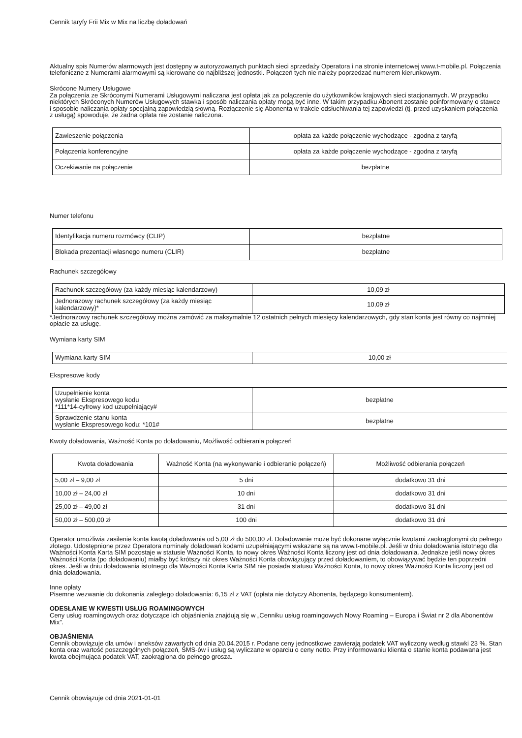Cennik taryfy Frii Mix w Mix na liczbę doładowań
Aktualny spis Numerów alarmowych jest dostępny w autoryzowanych punktach sieci sprzedaży Operatora i na stronie internetowej www.t-mobile.pl. Połączenia telefoniczne z Numerami alarmowymi są kierowane do najbliższej jednostki. Połączeń tych nie należy poprzedzać numerem kierunkowym.
Skrócone Numery Usługowe
Za połączenia ze Skróconymi Numerami Usługowymi naliczana jest opłata jak za połączenie do użytkowników krajowych sieci stacjonarnych. W przypadku niektórych Skróconych Numerów Usługowych stawka i sposób naliczania opłaty mogą być inne. W takim przypadku Abonent zostanie poinformowany o stawce i sposobie naliczania opłaty specjalną zapowiedzią słowną. Rozłączenie się Abonenta w trakcie odsłuchiwania tej zapowiedzi (tj. przed uzyskaniem połączenia z usługą) spowoduje, że żadna opłata nie zostanie naliczona.
| Zawieszenie połączenia | opłata za każde połączenie wychodzące - zgodna z taryfą |
| Połączenia konferencyjne | opłata za każde połączenie wychodzące - zgodna z taryfą |
| Oczekiwanie na połączenie | bezpłatne |
Numer telefonu
| Identyfikacja numeru rozmówcy (CLIP) | bezpłatne |
| Blokada prezentacji własnego numeru (CLIR) | bezpłatne |
Rachunek szczegółowy
| Rachunek szczegółowy (za każdy miesiąc kalendarzowy) | 10,09 zł |
| Jednorazowy rachunek szczegółowy (za każdy miesiąc kalendarzowy)* | 10,09 zł |
*Jednorazowy rachunek szczegółowy można zamówić za maksymalnie 12 ostatnich pełnych miesięcy kalendarzowych, gdy stan konta jest równy co najmniej opłacie za usługę.
Wymiana karty SIM
| Wymiana karty SIM | 10,00 zł |
Ekspresowe kody
| Uzupełnienie konta wysłanie Ekspresowego kodu *111*14-cyfrowy kod uzupełniający# | bezpłatne |
| Sprawdzenie stanu konta wysłanie Ekspresowego kodu: *101# | bezpłatne |
Kwoty doładowania, Ważność Konta po doładowaniu, Możliwość odbierania połączeń
| Kwota doładowania | Ważność Konta (na wykonywanie i odbieranie połączeń) | Możliwość odbierania połączeń |
| --- | --- | --- |
| 5,00 zł – 9,00 zł | 5 dni | dodatkowo 31 dni |
| 10,00 zł – 24,00 zł | 10 dni | dodatkowo 31 dni |
| 25,00 zł – 49,00 zł | 31 dni | dodatkowo 31 dni |
| 50,00 zł – 500,00 zł | 100 dni | dodatkowo 31 dni |
Operator umożliwia zasilenie konta kwotą doładowania od 5,00 zł do 500,00 zł. Doładowanie może być dokonane wyłącznie kwotami zaokrąglonymi do pełnego złotego. Udostępnione przez Operatora nominały doładowań kodami uzupełniającymi wskazane są na www.t-mobile.pl. Jeśli w dniu doładowania istotnego dla Ważności Konta Karta SIM pozostaje w statusie Ważności Konta, to nowy okres Ważności Konta liczony jest od dnia doładowania. Jednakże jeśli nowy okres Ważności Konta (po doładowaniu) miałby być krótszy niż okres Ważności Konta obowiązujący przed doładowaniem, to obowiązywać będzie ten poprzedni okres. Jeśli w dniu doładowania istotnego dla Ważności Konta Karta SIM nie posiada statusu Ważności Konta, to nowy okres Ważności Konta liczony jest od dnia doładowania.
Inne opłaty
Pisemne wezwanie do dokonania zaległego doładowania: 6,15 zł z VAT (opłata nie dotyczy Abonenta, będącego konsumentem).
ODESŁANIE W KWESTII USŁUG ROAMINGOWYCH
Ceny usług roamingowych oraz dotyczące ich objaśnienia znajdują się w „Cenniku usług roamingowych Nowy Roaming – Europa i Świat nr 2 dla Abonentów Mix”.
OBJAŚNIENIA
Cennik obowiązuje dla umów i aneksów zawartych od dnia 20.04.2015 r. Podane ceny jednostkowe zawierają podatek VAT wyliczony według stawki 23 %. Stan konta oraz wartość poszczególnych połączeń, SMS-ów i usług są wyliczane w oparciu o ceny netto. Przy informowaniu klienta o stanie konta podawana jest kwota obejmująca podatek VAT, zaokrąglona do pełnego grosza.
Cennik obowiązuje od dnia 2021-01-01